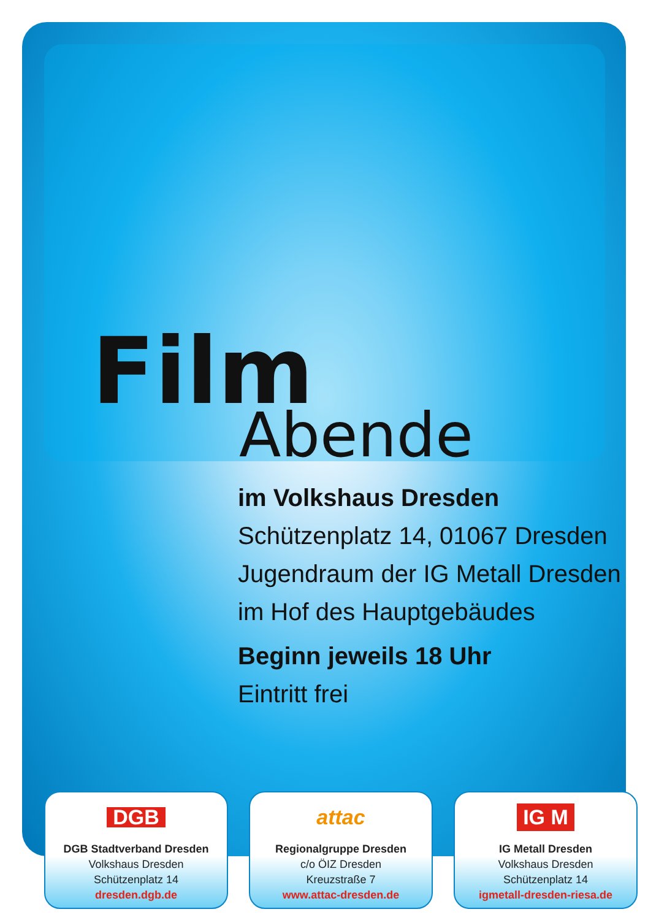Film
Abende
im Volkshaus Dresden
Schützenplatz 14, 01067 Dresden
Jugendraum der IG Metall Dresden
im Hof des Hauptgebäudes
Beginn jeweils 18 Uhr
Eintritt frei
DGB
DGB Stadtverband Dresden
Volkshaus Dresden
Schützenplatz 14
dresden.dgb.de
attac
Regionalgruppe Dresden
c/o ÖIZ Dresden
Kreuzstraße 7
www.attac-dresden.de
IG M
IG Metall Dresden
Volkshaus Dresden
Schützenplatz 14
igmetall-dresden-riesa.de